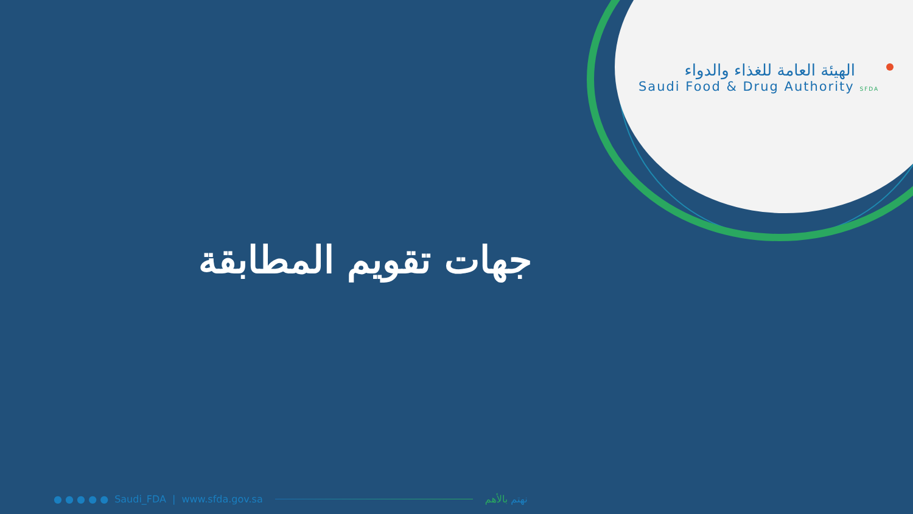الهيئة العامة للغذاء والدواء
Saudi Food & Drug Authority SFDA
جهات تقويم المطابقة
● ● ● ● ● Saudi_FDA | www.sfda.gov.sa نهتم بالأهم